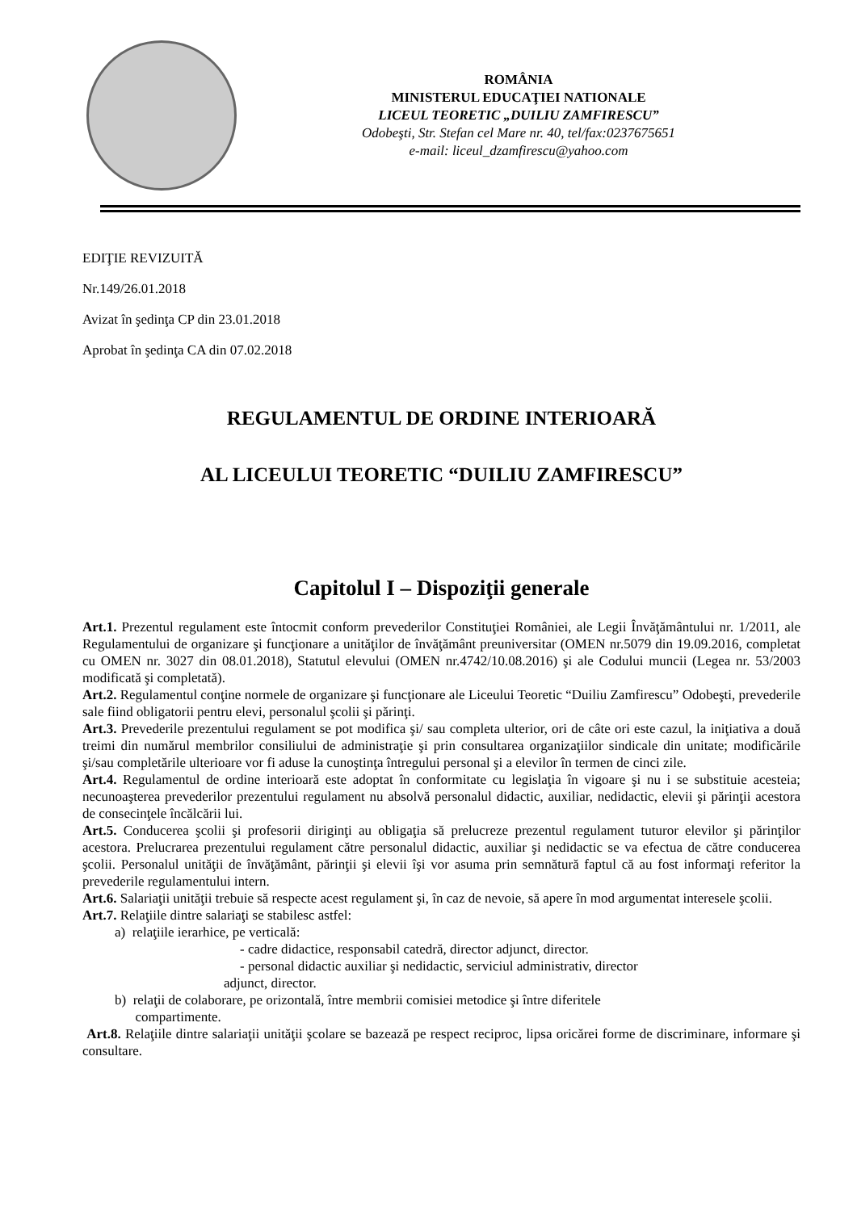ROMÂNIA
MINISTERUL EDUCAŢIEI NATIONALE
LICEUL TEORETIC „DUILIU ZAMFIRESCU”
Odobeşti, Str. Stefan cel Mare nr. 40, tel/fax:0237675651
e-mail: liceul_dzamfirescu@yahoo.com
EDIŢIE REVIZUITĂ
Nr.149/26.01.2018
Avizat în şedinţa CP din 23.01.2018
Aprobat în şedinţa CA din 07.02.2018
REGULAMENTUL DE ORDINE INTERIOARĂ
AL LICEULUI TEORETIC “DUILIU ZAMFIRESCU”
Capitolul I – Dispoziţii generale
Art.1. Prezentul regulament este întocmit conform prevederilor Constituţiei României, ale Legii Învăţământului nr. 1/2011, ale Regulamentului de organizare şi funcţionare a unităţilor de învăţământ preuniversitar (OMEN nr.5079 din 19.09.2016, completat cu OMEN nr. 3027 din 08.01.2018), Statutul elevului (OMEN nr.4742/10.08.2016) şi ale Codului muncii (Legea nr. 53/2003 modificată şi completată).
Art.2. Regulamentul conţine normele de organizare şi funcţionare ale Liceului Teoretic “Duiliu Zamfirescu” Odobeşti, prevederile sale fiind obligatorii pentru elevi, personalul şcolii şi părinţi.
Art.3. Prevederile prezentului regulament se pot modifica şi/ sau completa ulterior, ori de câte ori este cazul, la iniţiativa a două treimi din numărul membrilor consiliului de administraţie şi prin consultarea organizaţiilor sindicale din unitate; modificările şi/sau completările ulterioare vor fi aduse la cunoştinţa întregului personal şi a elevilor în termen de cinci zile.
Art.4. Regulamentul de ordine interioară este adoptat în conformitate cu legislaţia în vigoare şi nu i se substituie acesteia; necunoaşterea prevederilor prezentului regulament nu absolvă personalul didactic, auxiliar, nedidactic, elevii şi părinţii acestora de consecinţele încălcării lui.
Art.5. Conducerea şcolii şi profesorii diriginţi au obligaţia să prelucreze prezentul regulament tuturor elevilor şi părinţilor acestora. Prelucrarea prezentului regulament către personalul didactic, auxiliar şi nedidactic se va efectua de către conducerea şcolii. Personalul unităţii de învăţământ, părinţii şi elevii îşi vor asuma prin semnătură faptul că au fost informaţi referitor la prevederile regulamentului intern.
Art.6. Salariaţii unităţii trebuie să respecte acest regulament şi, în caz de nevoie, să apere în mod argumentat interesele şcolii.
Art.7. Relaţiile dintre salariaţi se stabilesc astfel:
a) relaţiile ierarhice, pe verticală:
- cadre didactice, responsabil catedră, director adjunct, director.
- personal didactic auxiliar şi nedidactic, serviciul administrativ, director
adjunct, director.
b) relaţii de colaborare, pe orizontală, între membrii comisiei metodice şi între diferitele
compartimente.
Art.8. Relaţiile dintre salariaţii unităţii şcolare se bazează pe respect reciproc, lipsa oricărei forme de discriminare, informare şi consultare.